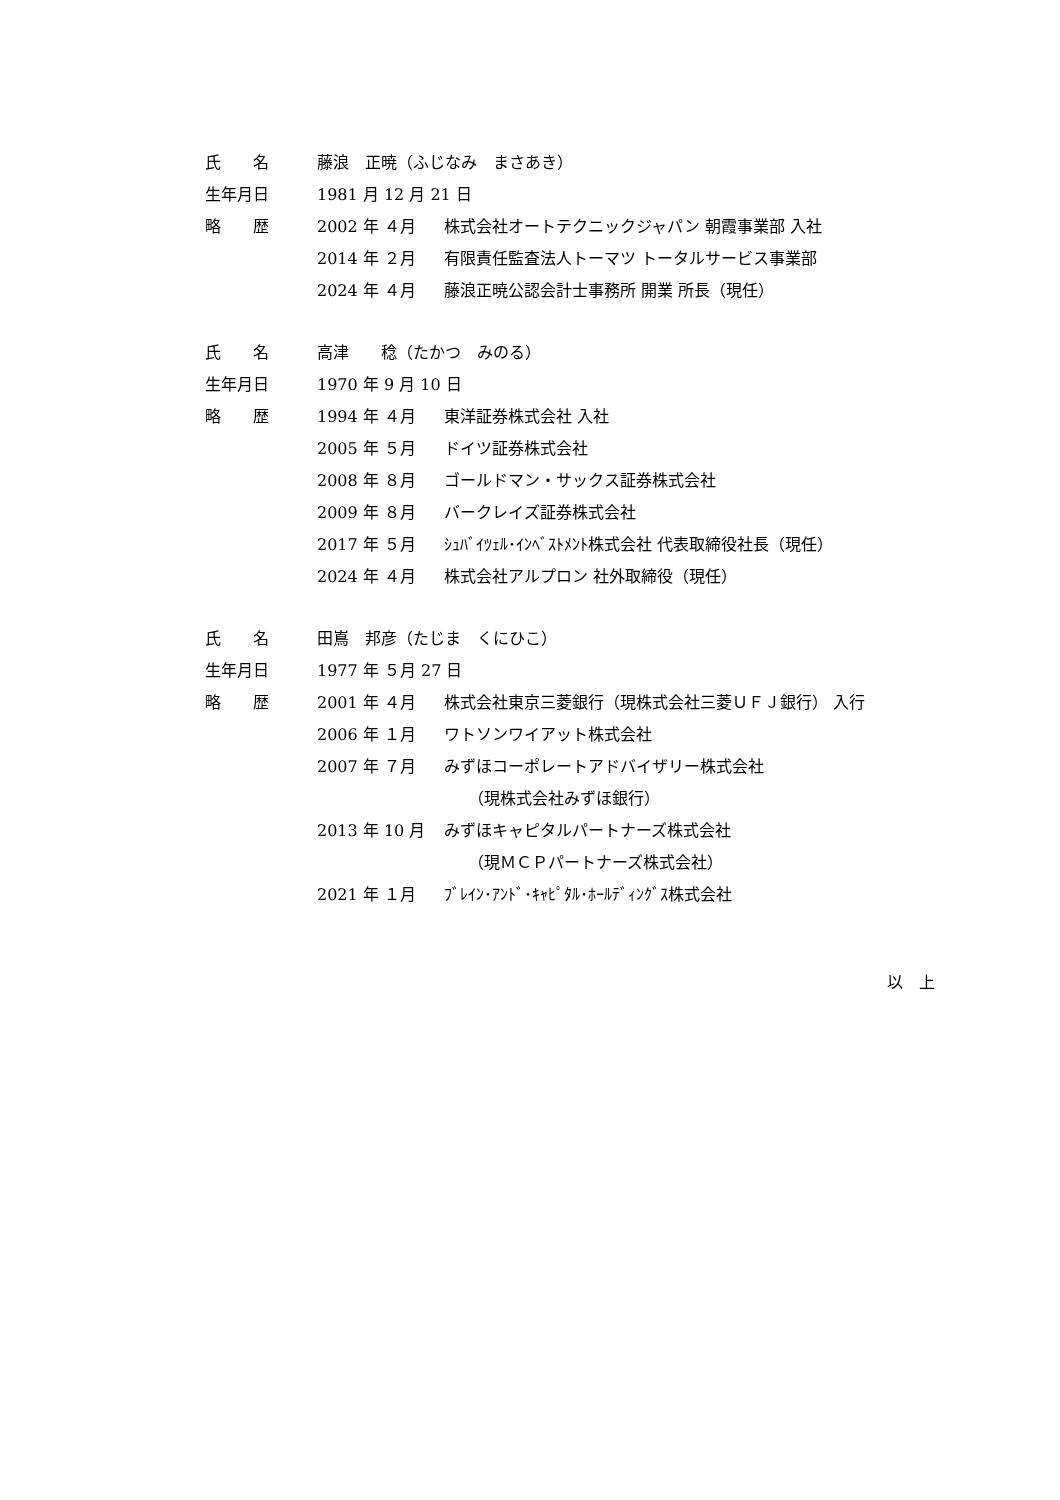| 氏 名 | 藤浪 正暁（ふじなみ まさあき） | |
| 生年月日 | 1981 月 12 月 21 日 | |
| 略 歴 | 2002 年 ４月 | 株式会社オートテクニックジャパン 朝霞事業部 入社 |
| | 2014 年 ２月 | 有限責任監査法人トーマツ トータルサービス事業部 |
| | 2024 年 ４月 | 藤浪正暁公認会計士事務所 開業 所長（現任） |
| 氏 名 | 高津 稔（たかつ みのる） | |
| 生年月日 | 1970 年 9 月 10 日 | |
| 略 歴 | 1994 年 ４月 | 東洋証券株式会社 入社 |
| | 2005 年 ５月 | ドイツ証券株式会社 |
| | 2008 年 ８月 | ゴールドマン・サックス証券株式会社 |
| | 2009 年 ８月 | バークレイズ証券株式会社 |
| | 2017 年 ５月 | ｼｭﾊﾞｲﾂｪﾙ･ｲﾝﾍﾞｽﾄﾒﾝﾄ株式会社 代表取締役社長（現任） |
| | 2024 年 ４月 | 株式会社アルプロン 社外取締役（現任） |
| 氏 名 | 田嶌 邦彦（たじま くにひこ） | |
| 生年月日 | 1977 年 ５月 27 日 | |
| 略 歴 | 2001 年 ４月 | 株式会社東京三菱銀行（現株式会社三菱ＵＦＪ銀行） 入行 |
| | 2006 年 １月 | ワトソンワイアット株式会社 |
| | 2007 年 ７月 | みずほコーポレートアドバイザリー株式会社 |
| | | （現株式会社みずほ銀行） |
| | 2013 年 10 月 | みずほキャピタルパートナーズ株式会社 |
| | | （現ＭＣＰパートナーズ株式会社） |
| | 2021 年 １月 | ﾌﾞﾚｲﾝ･ｱﾝﾄﾞ･ｷｬﾋﾟﾀﾙ･ﾎｰﾙﾃﾞｨﾝｸﾞｽ株式会社 |
以　上